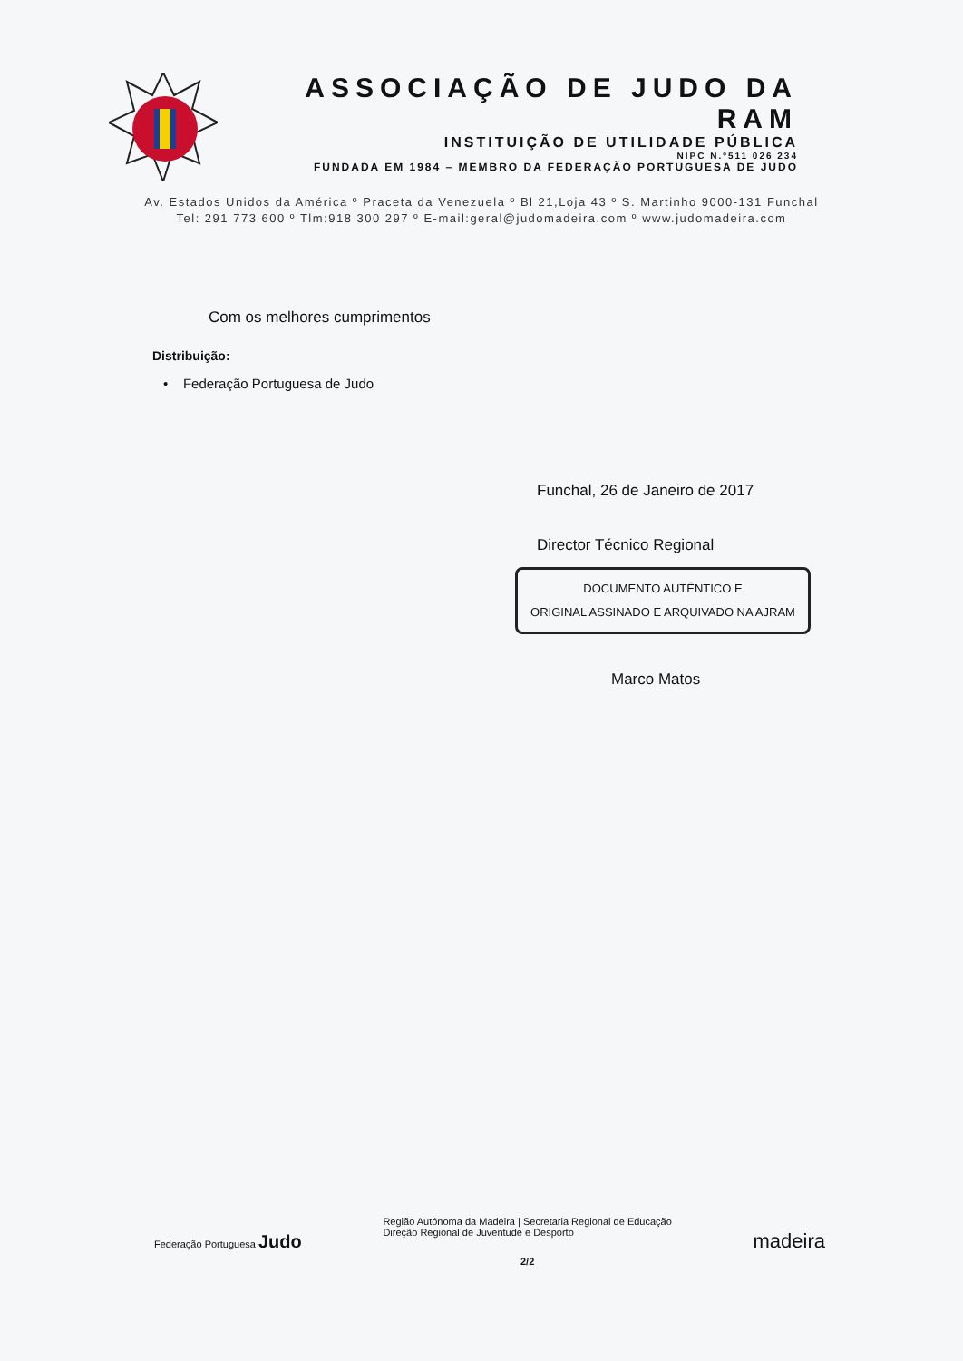ASSOCIAÇÃO DE JUDO DA RAM
INSTITUIÇÃO DE UTILIDADE PÚBLICA
NIPC N.º511 026 234
FUNDADA EM 1984 – MEMBRO DA FEDERAÇÃO PORTUGUESA DE JUDO
Av. Estados Unidos da América º Praceta da Venezuela º Bl 21,Loja 43 º S. Martinho 9000-131 Funchal
Tel: 291 773 600 º Tlm:918 300 297 º E-mail:geral@judomadeira.com º www.judomadeira.com
Com os melhores cumprimentos
Distribuição:
• Federação Portuguesa de Judo
Funchal, 26 de Janeiro de 2017
Director Técnico Regional
DOCUMENTO AUTÊNTICO E
ORIGINAL ASSINADO E ARQUIVADO NA AJRAM
Marco Matos
Federação Portuguesa Judo
Região Autónoma da Madeira | Secretaria Regional de Educação
Direção Regional de Juventude e Desporto
2/2
madeira